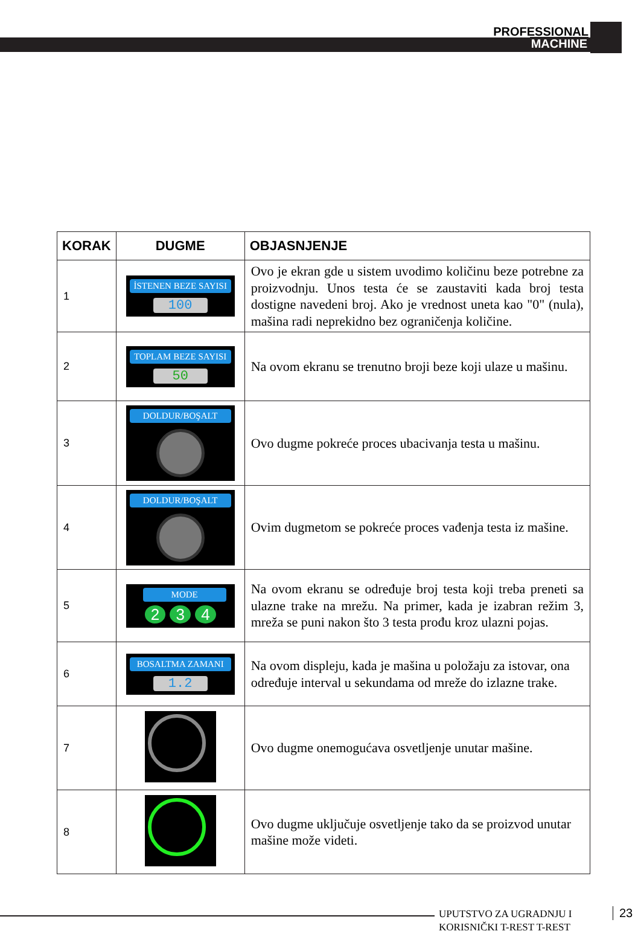PROFESSIONAL
MACHINE
| KORAK | DUGME | OBJASNJENJE |
| --- | --- | --- |
| 1 | İSTENEN BEZE SAYISI 100 | Ovo je ekran gde u sistem uvodimo količinu beze potrebne za proizvodnju. Unos testa će se zaustaviti kada broj testa dostigne navedeni broj. Ako je vrednost uneta kao "0" (nula), mašina radi neprekidno bez ograničenja količine. |
| 2 | TOPLAM BEZE SAYISI 50 | Na ovom ekranu se trenutno broji beze koji ulaze u mašinu. |
| 3 | DOLDUR/BOŞALT | Ovo dugme pokreće proces ubacivanja testa u mašinu. |
| 4 | DOLDUR/BOŞALT | Ovim dugmetom se pokreće proces vađenja testa iz mašine. |
| 5 | MODE 2 3 4 | Na ovom ekranu se određuje broj testa koji treba preneti sa ulazne trake na mrežu. Na primer, kada je izabran režim 3, mreža se puni nakon što 3 testa prođu kroz ulazni pojas. |
| 6 | BOSALTMA ZAMANI 1.2 | Na ovom displeju, kada je mašina u položaju za istovar, ona određuje interval u sekundama od mreže do izlazne trake. |
| 7 | | Ovo dugme onemogućava osvetljenje unutar mašine. |
| 8 | | Ovo dugme uključuje osvetljenje tako da se proizvod unutar mašine može videti. |
UPUTSTVO ZA UGRADNJU I
KORISNIČKI T-REST T-REST
23